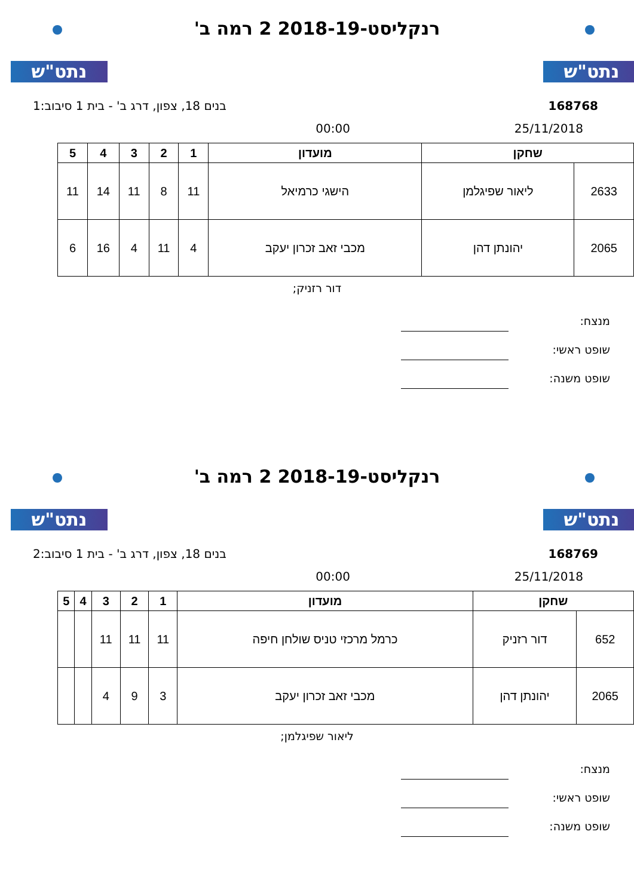נתט"ש נתט"ש
רנקליסט-2018-19 2 רמה ב'
168768 בנים 18, צפון, דרג ב' - בית 1 סיבוב:1
25/11/2018 00:00
| שחקן | | מועדון | 1 | 2 | 3 | 4 | 5 |
| --- | --- | --- | --- | --- | --- | --- | --- |
| 2633 | ליאור שפיגלמן | הישגי כרמיאל | 11 | 8 | 11 | 14 | 11 |
| 2065 | יהונתן דהן | מכבי זאב זכרון יעקב | 4 | 11 | 4 | 16 | 6 |
דור רזניק;
מנצח:
שופט ראשי:
שופט משנה:
נתט"ש נתט"ש
רנקליסט-2018-19 2 רמה ב'
168769 בנים 18, צפון, דרג ב' - בית 1 סיבוב:2
25/11/2018 00:00
| שחקן | | מועדון | 1 | 2 | 3 | 4 | 5 |
| --- | --- | --- | --- | --- | --- | --- | --- |
| 652 | דור רזניק | כרמל מרכזי טניס שולחן חיפה | 11 | 11 | 11 | | |
| 2065 | יהונתן דהן | מכבי זאב זכרון יעקב | 3 | 9 | 4 | | |
ליאור שפיגלמן;
מנצח:
שופט ראשי:
שופט משנה: